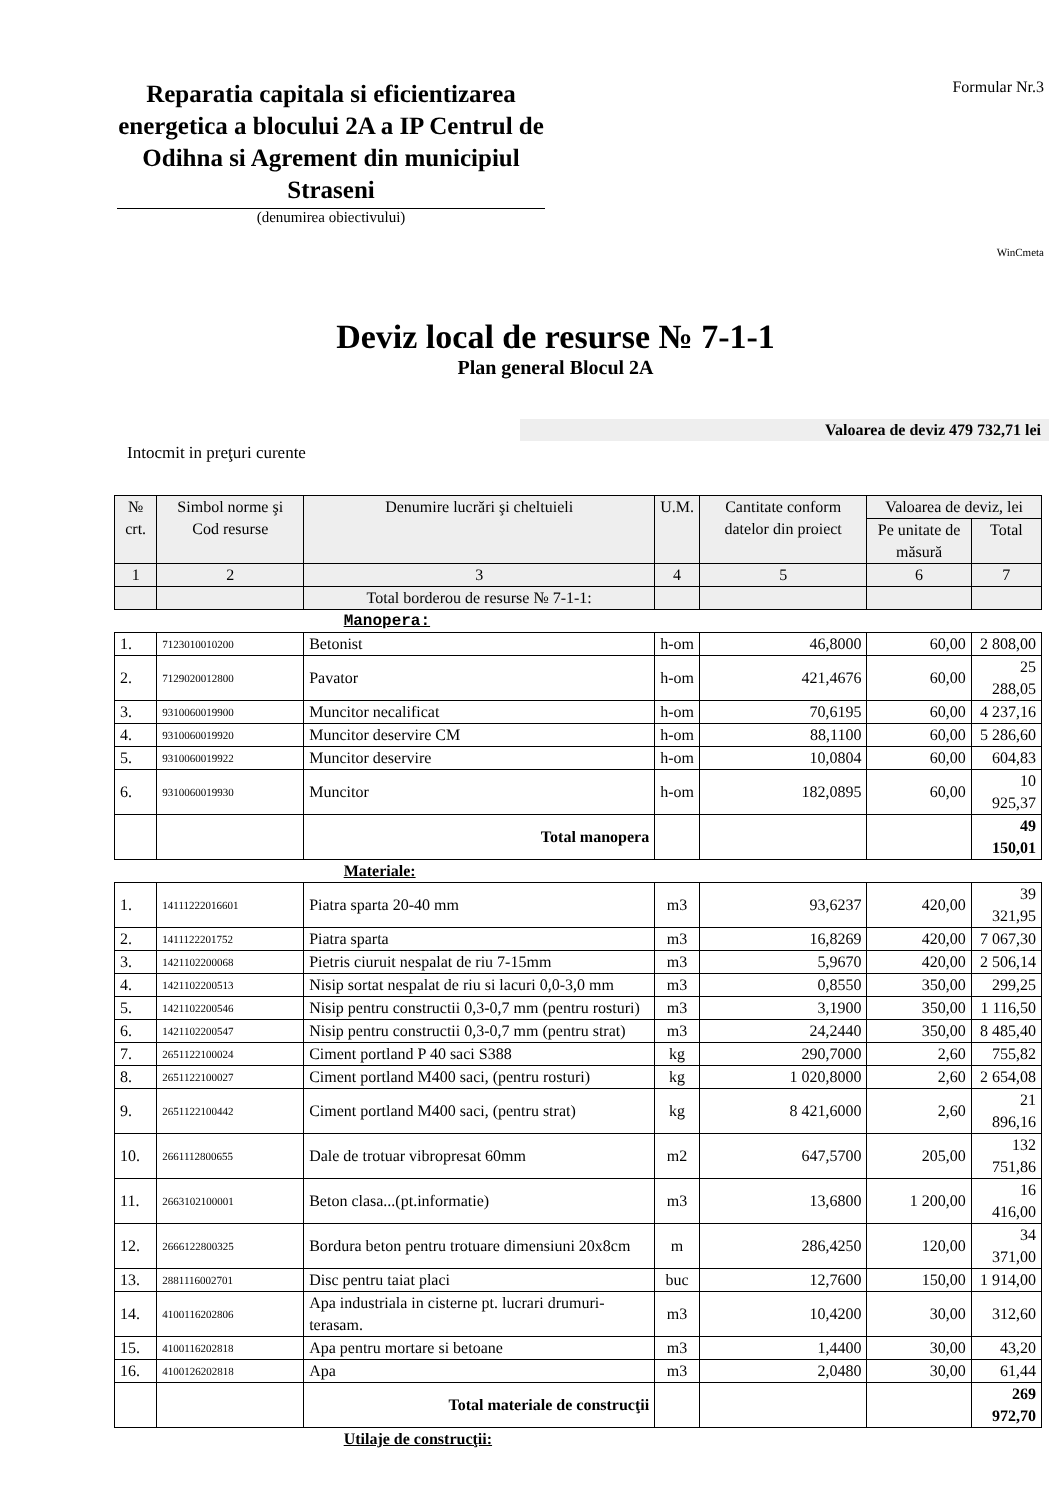Reparatia capitala si eficientizarea energetica a blocului 2A a IP Centrul de Odihna si Agrement din municipiul Straseni
(denumirea obiectivului)
Formular Nr.3
WinCmeta
Deviz local de resurse № 7-1-1
Plan general Blocul 2A
Valoarea de deviz 479 732,71 lei
Intocmit in preţuri curente
| № crt. | Simbol norme şi Cod resurse | Denumire lucrări şi cheltuieli | U.M. | Cantitate conform datelor din proiect | Valoarea de deviz, lei | |
| --- | --- | --- | --- | --- | --- | --- |
| | | | | | Pe unitate de măsură | Total |
| 1 | 2 | 3 | 4 | 5 | 6 | 7 |
| | | Total borderou de resurse № 7-1-1: | | | | |
| | | Manopera: | | | | |
| 1. | 7123010010200 | Betonist | h-om | 46,8000 | 60,00 | 2 808,00 |
| 2. | 7129020012800 | Pavator | h-om | 421,4676 | 60,00 | 25 288,05 |
| 3. | 9310060019900 | Muncitor necalificat | h-om | 70,6195 | 60,00 | 4 237,16 |
| 4. | 9310060019920 | Muncitor deservire CM | h-om | 88,1100 | 60,00 | 5 286,60 |
| 5. | 9310060019922 | Muncitor deservire | h-om | 10,0804 | 60,00 | 604,83 |
| 6. | 9310060019930 | Muncitor | h-om | 182,0895 | 60,00 | 10 925,37 |
| | | Total manopera | | | | 49 150,01 |
| | | Materiale: | | | | |
| 1. | 14111222016601 | Piatra sparta 20-40 mm | m3 | 93,6237 | 420,00 | 39 321,95 |
| 2. | 1411122201752 | Piatra sparta | m3 | 16,8269 | 420,00 | 7 067,30 |
| 3. | 1421102200068 | Pietris ciuruit nespalat de riu 7-15mm | m3 | 5,9670 | 420,00 | 2 506,14 |
| 4. | 1421102200513 | Nisip sortat nespalat de riu si lacuri 0,0-3,0 mm | m3 | 0,8550 | 350,00 | 299,25 |
| 5. | 1421102200546 | Nisip pentru constructii 0,3-0,7 mm (pentru rosturi) | m3 | 3,1900 | 350,00 | 1 116,50 |
| 6. | 1421102200547 | Nisip pentru constructii 0,3-0,7 mm (pentru strat) | m3 | 24,2440 | 350,00 | 8 485,40 |
| 7. | 2651122100024 | Ciment portland P 40 saci S388 | kg | 290,7000 | 2,60 | 755,82 |
| 8. | 2651122100027 | Ciment portland M400 saci, (pentru rosturi) | kg | 1 020,8000 | 2,60 | 2 654,08 |
| 9. | 2651122100442 | Ciment portland M400 saci, (pentru strat) | kg | 8 421,6000 | 2,60 | 21 896,16 |
| 10. | 2661112800655 | Dale de trotuar vibropresat 60mm | m2 | 647,5700 | 205,00 | 132 751,86 |
| 11. | 2663102100001 | Beton clasa...(pt.informatie) | m3 | 13,6800 | 1 200,00 | 16 416,00 |
| 12. | 2666122800325 | Bordura beton pentru trotuare dimensiuni 20x8cm | m | 286,4250 | 120,00 | 34 371,00 |
| 13. | 2881116002701 | Disc pentru taiat placi | buc | 12,7600 | 150,00 | 1 914,00 |
| 14. | 4100116202806 | Apa industriala in cisterne pt. lucrari drumuri-terasam. | m3 | 10,4200 | 30,00 | 312,60 |
| 15. | 4100116202818 | Apa pentru mortare si betoane | m3 | 1,4400 | 30,00 | 43,20 |
| 16. | 4100126202818 | Apa | m3 | 2,0480 | 30,00 | 61,44 |
| | | Total materiale de construcţii | | | | 269 972,70 |
| | | Utilaje de construcţii: | | | | |